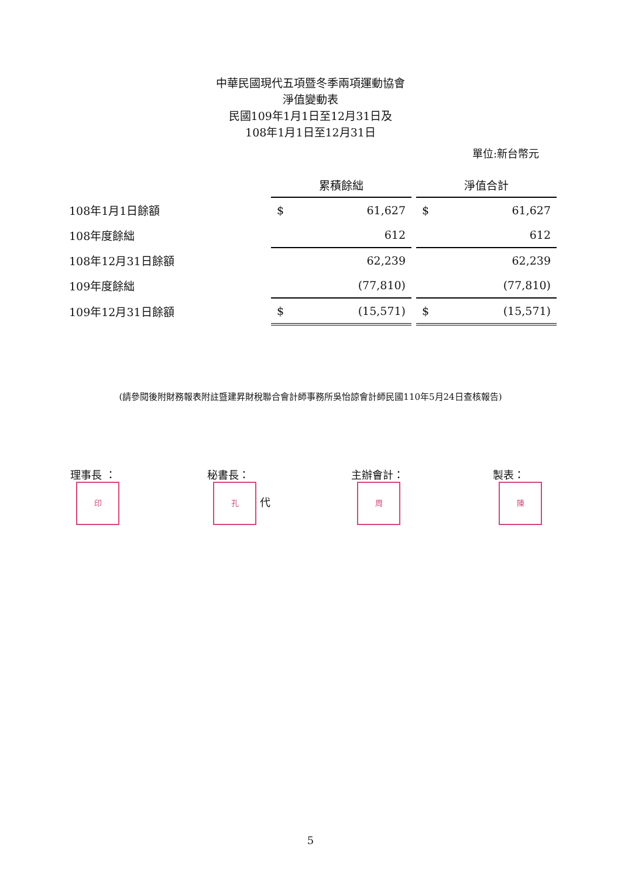中華民國現代五項暨冬季兩項運動協會
淨值變動表
民國109年1月1日至12月31日及
108年1月1日至12月31日
單位:新台幣元
| | 累積餘絀 | | | 淨值合計 | |
| 108年1月1日餘額 | $ | 61,627 | | $ | 61,627 |
| 108年度餘絀 | | 612 | | | 612 |
| 108年12月31日餘額 | | 62,239 | | | 62,239 |
| 109年度餘絀 | | (77,810) | | | (77,810) |
| 109年12月31日餘額 | $ | (15,571) | | $ | (15,571) |
(請參閱後附財務報表附註暨建昇財稅聯合會計師事務所吳怡諒會計師民國110年5月24日查核報告)
理事長 ： 印
秘書長： 孔 代 主辦會計： 周
製表： 陳
5